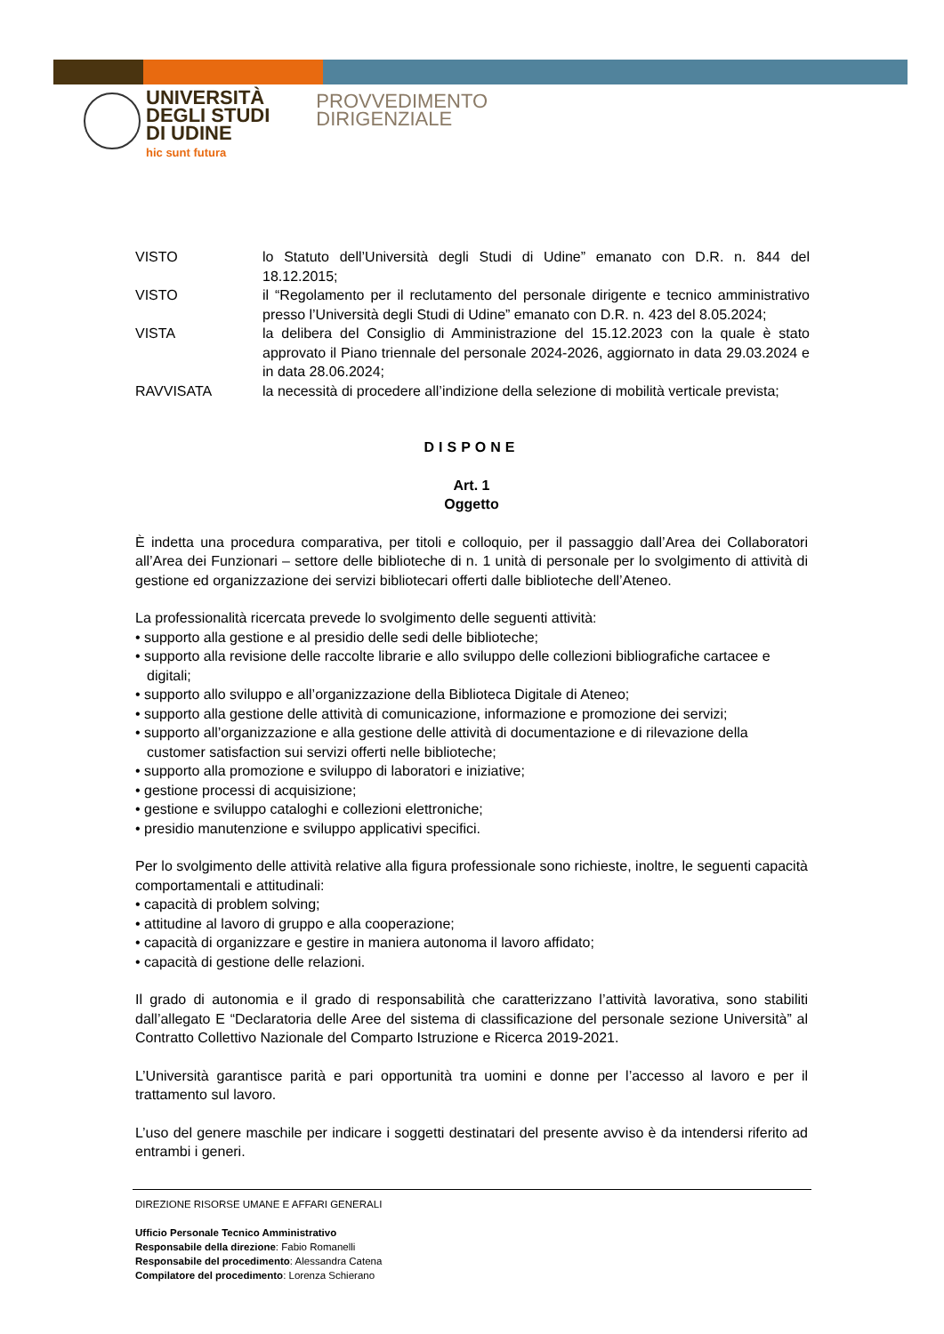UNIVERSITÀ
DEGLI STUDI
DI UDINE
hic sunt futura
PROVVEDIMENTO
DIRIGENZIALE
| VISTO | lo Statuto dell’Università degli Studi di Udine” emanato con D.R. n. 844 del 18.12.2015; |
| VISTO | il “Regolamento per il reclutamento del personale dirigente e tecnico amministrativo presso l’Università degli Studi di Udine” emanato con D.R. n. 423 del 8.05.2024; |
| VISTA | la delibera del Consiglio di Amministrazione del 15.12.2023 con la quale è stato approvato il Piano triennale del personale 2024-2026, aggiornato in data 29.03.2024 e in data 28.06.2024; |
| RAVVISATA | la necessità di procedere all’indizione della selezione di mobilità verticale prevista; |
DISPONE
Art. 1
Oggetto
È indetta una procedura comparativa, per titoli e colloquio, per il passaggio dall’Area dei Collaboratori all’Area dei Funzionari – settore delle biblioteche di n. 1 unità di personale per lo svolgimento di attività di gestione ed organizzazione dei servizi bibliotecari offerti dalle biblioteche dell’Ateneo.
La professionalità ricercata prevede lo svolgimento delle seguenti attività:
• supporto alla gestione e al presidio delle sedi delle biblioteche;
• supporto alla revisione delle raccolte librarie e allo sviluppo delle collezioni bibliografiche cartacee e digitali;
• supporto allo sviluppo e all’organizzazione della Biblioteca Digitale di Ateneo;
• supporto alla gestione delle attività di comunicazione, informazione e promozione dei servizi;
• supporto all’organizzazione e alla gestione delle attività di documentazione e di rilevazione della customer satisfaction sui servizi offerti nelle biblioteche;
• supporto alla promozione e sviluppo di laboratori e iniziative;
• gestione processi di acquisizione;
• gestione e sviluppo cataloghi e collezioni elettroniche;
• presidio manutenzione e sviluppo applicativi specifici.
Per lo svolgimento delle attività relative alla figura professionale sono richieste, inoltre, le seguenti capacità comportamentali e attitudinali:
• capacità di problem solving;
• attitudine al lavoro di gruppo e alla cooperazione;
• capacità di organizzare e gestire in maniera autonoma il lavoro affidato;
• capacità di gestione delle relazioni.
Il grado di autonomia e il grado di responsabilità che caratterizzano l’attività lavorativa, sono stabiliti dall’allegato E “Declaratoria delle Aree del sistema di classificazione del personale sezione Università” al Contratto Collettivo Nazionale del Comparto Istruzione e Ricerca 2019-2021.
L’Università garantisce parità e pari opportunità tra uomini e donne per l’accesso al lavoro e per il trattamento sul lavoro.
L’uso del genere maschile per indicare i soggetti destinatari del presente avviso è da intendersi riferito ad entrambi i generi.
DIREZIONE RISORSE UMANE E AFFARI GENERALI
Ufficio Personale Tecnico Amministrativo
Responsabile della direzione: Fabio Romanelli
Responsabile del procedimento: Alessandra Catena
Compilatore del procedimento: Lorenza Schierano